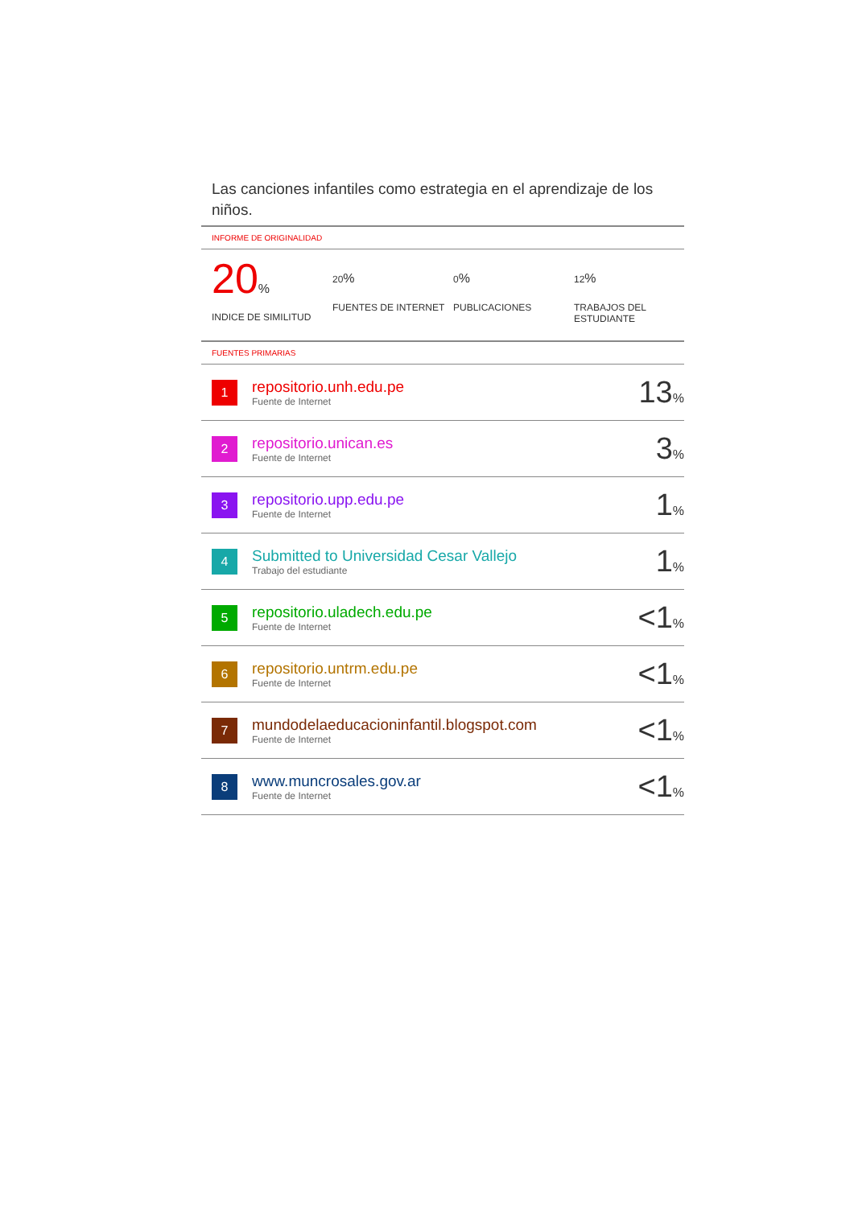Las canciones infantiles como estrategia en el aprendizaje de los niños.
INFORME DE ORIGINALIDAD
20%
INDICE DE SIMILITUD
20%
FUENTES DE INTERNET
0%
PUBLICACIONES
12%
TRABAJOS DEL ESTUDIANTE
FUENTES PRIMARIAS
| 1 | repositorio.unh.edu.pe Fuente de Internet | 13 % |
| 2 | repositorio.unican.es Fuente de Internet | 3 % |
| 3 | repositorio.upp.edu.pe Fuente de Internet | 1 % |
| 4 | Submitted to Universidad Cesar Vallejo Trabajo del estudiante | 1 % |
| 5 | repositorio.uladech.edu.pe Fuente de Internet | <1 % |
| 6 | repositorio.untrm.edu.pe Fuente de Internet | <1 % |
| 7 | mundodelaeducacioninfantil.blogspot.com Fuente de Internet | <1 % |
| 8 | www.muncrosales.gov.ar Fuente de Internet | <1 % |